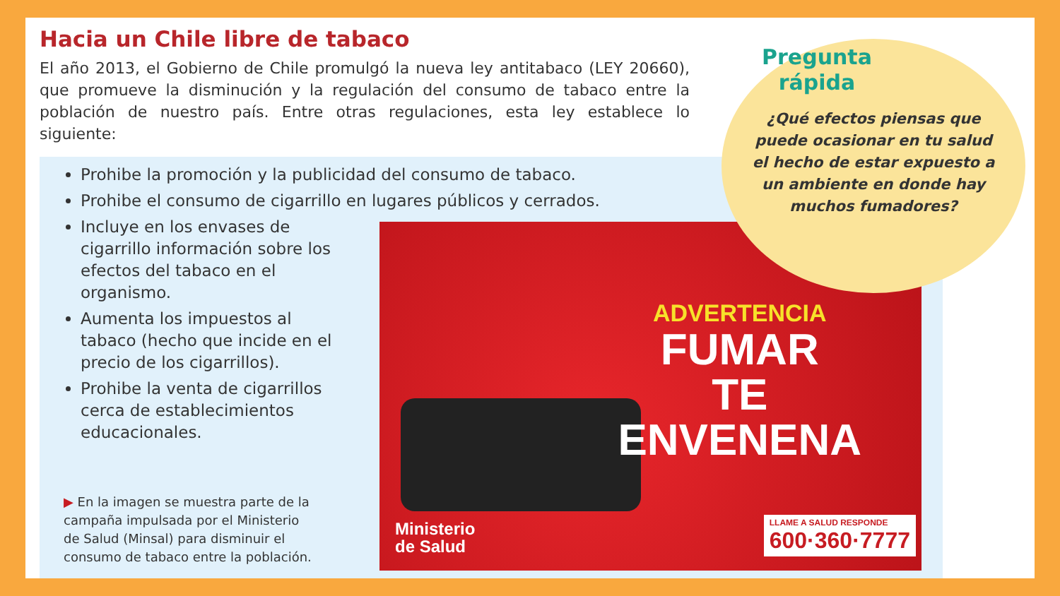Hacia un Chile libre de tabaco
El año 2013, el Gobierno de Chile promulgó la nueva ley antitabaco (LEY 20660), que promueve la disminución y la regulación del consumo de tabaco entre la población de nuestro país. Entre otras regulaciones, esta ley establece lo siguiente:
Prohibe la promoción y la publicidad del consumo de tabaco.
Prohibe el consumo de cigarrillo en lugares públicos y cerrados.
Incluye en los envases de cigarrillo información sobre los efectos del tabaco en el organismo.
Aumenta los impuestos al tabaco (hecho que incide en el precio de los cigarrillos).
Prohibe la venta de cigarrillos cerca de establecimientos educacionales.
▶ En la imagen se muestra parte de la campaña impulsada por el Ministerio de Salud (Minsal) para disminuir el consumo de tabaco entre la población.
ADVERTENCIA
FUMAR
TE
ENVENENA
Ministerio
de Salud
LLAME A SALUD RESPONDE
600·360·7777
Pregunta
rápida
¿Qué efectos piensas que puede ocasionar en tu salud el hecho de estar expuesto a un ambiente en donde hay muchos fumadores?